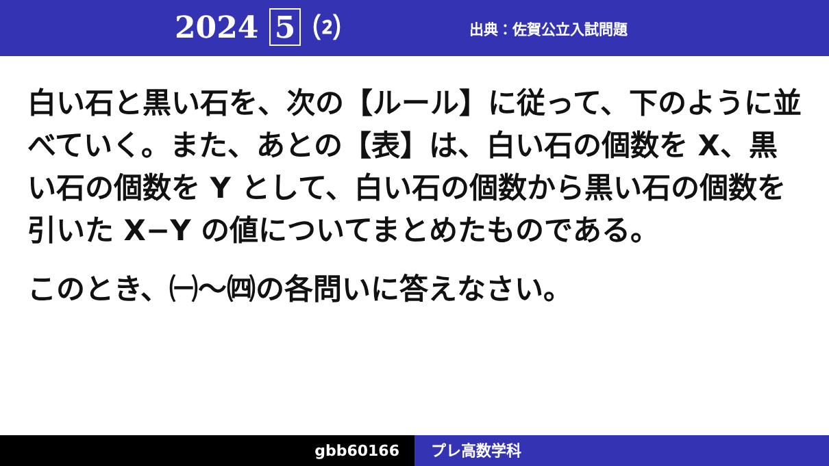2024 5 ⑵
出典：佐賀公立入試問題
白い石と黒い石を、次の【ルール】に従って、下のように並べていく。また、あとの【表】は、白い石の個数を X、黒い石の個数を Y として、白い石の個数から黒い石の個数を引いた X−Y の値についてまとめたものである。
このとき、㈠〜㈣の各問いに答えなさい。
gbb60166 プレ高数学科